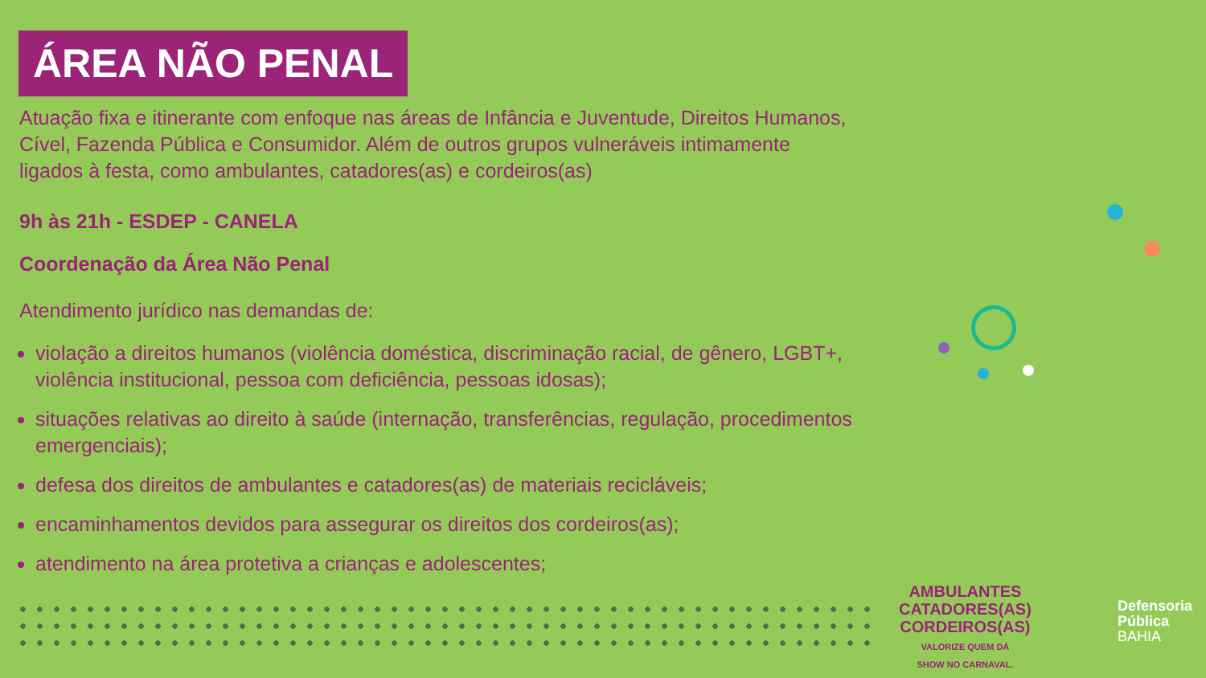ÁREA NÃO PENAL
Atuação fixa e itinerante com enfoque nas áreas de Infância e Juventude, Direitos Humanos, Cível, Fazenda Pública e Consumidor. Além de outros grupos vulneráveis intimamente ligados à festa, como ambulantes, catadores(as) e cordeiros(as)
9h às 21h - ESDEP - CANELA
Coordenação da Área Não Penal
Atendimento jurídico nas demandas de:
violação a direitos humanos (violência doméstica, discriminação racial, de gênero, LGBT+, violência institucional, pessoa com deficiência, pessoas idosas);
situações relativas ao direito à saúde (internação, transferências, regulação, procedimentos emergenciais);
defesa dos direitos de ambulantes e catadores(as) de materiais recicláveis;
encaminhamentos devidos para assegurar os direitos dos cordeiros(as);
atendimento na área protetiva a crianças e adolescentes;
AMBULANTES
CATADORES(AS)
CORDEIROS(AS)
VALORIZE QUEM DÁ
SHOW NO CARNAVAL.
Defensoria
Pública
BAHIA